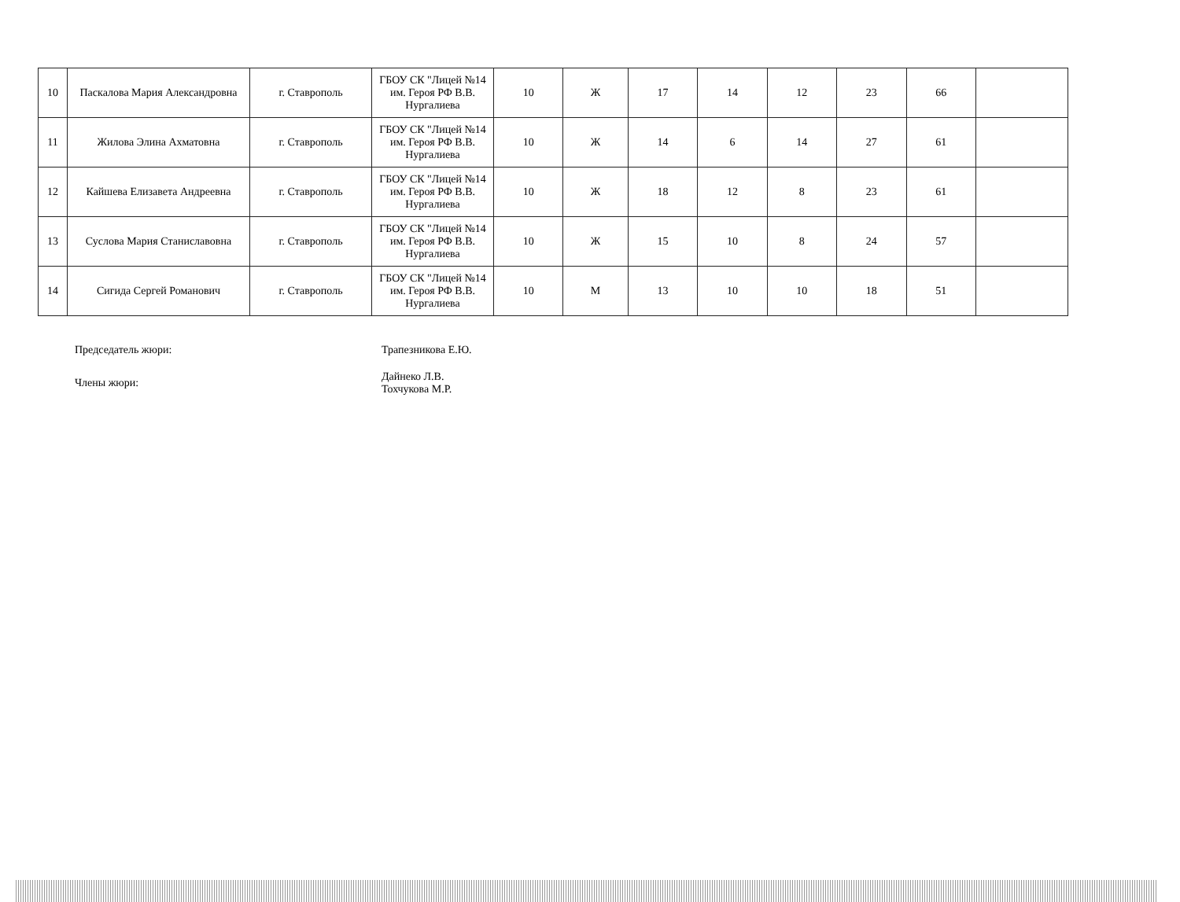| 10 | Паскалова Мария Александровна | г. Ставрополь | ГБОУ СК "Лицей №14 им. Героя РФ В.В. Нургалиева | 10 | Ж | 17 | 14 | 12 | 23 | 66 | |
| 11 | Жилова Элина Ахматовна | г. Ставрополь | ГБОУ СК "Лицей №14 им. Героя РФ В.В. Нургалиева | 10 | Ж | 14 | 6 | 14 | 27 | 61 | |
| 12 | Кайшева Елизавета Андреевна | г. Ставрополь | ГБОУ СК "Лицей №14 им. Героя РФ В.В. Нургалиева | 10 | Ж | 18 | 12 | 8 | 23 | 61 | |
| 13 | Суслова Мария Станиславовна | г. Ставрополь | ГБОУ СК "Лицей №14 им. Героя РФ В.В. Нургалиева | 10 | Ж | 15 | 10 | 8 | 24 | 57 | |
| 14 | Сигида Сергей Романович | г. Ставрополь | ГБОУ СК "Лицей №14 им. Героя РФ В.В. Нургалиева | 10 | М | 13 | 10 | 10 | 18 | 51 | |
Председатель жюри: Трапезникова Е.Ю.
Члены жюри:
Дайнеко Л.В.
Тохчукова М.Р.